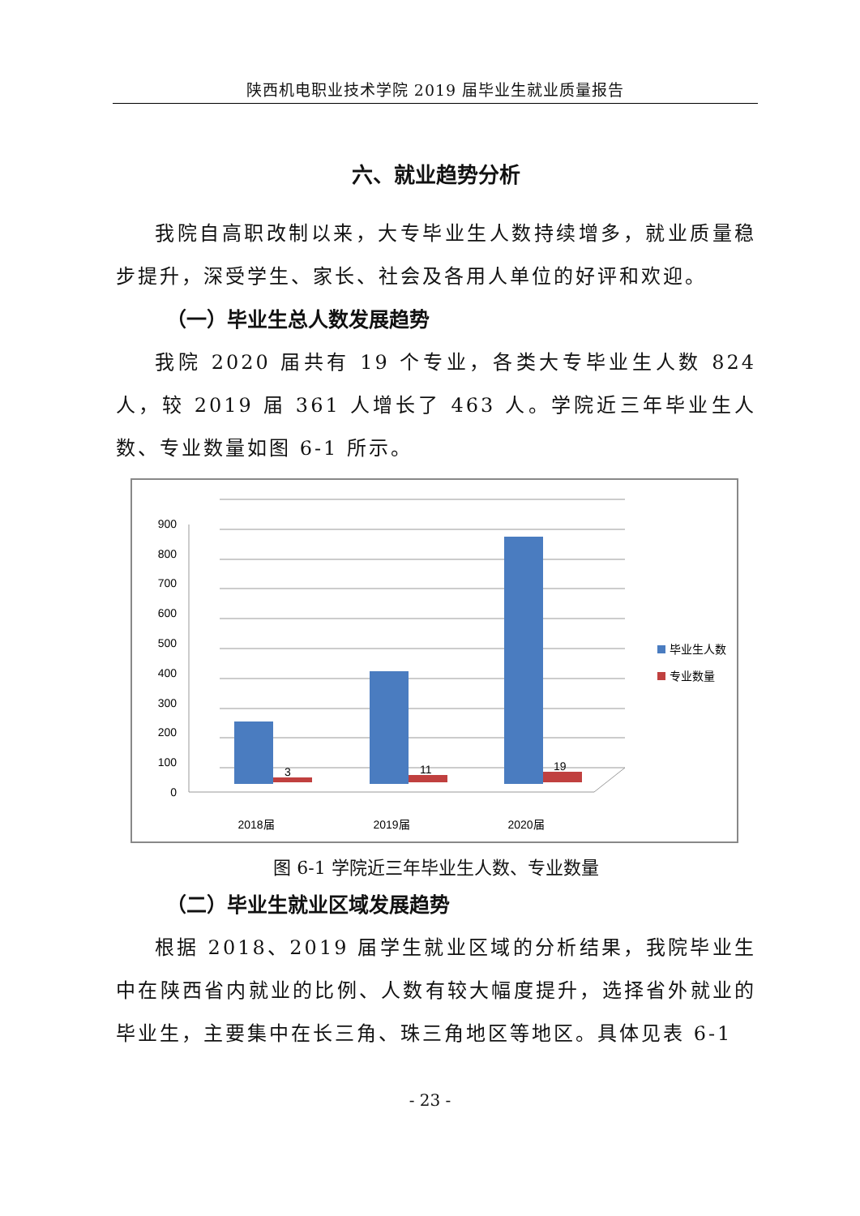陕西机电职业技术学院 2019 届毕业生就业质量报告
六、就业趋势分析
我院自高职改制以来，大专毕业生人数持续增多，就业质量稳步提升，深受学生、家长、社会及各用人单位的好评和欢迎。
（一）毕业生总人数发展趋势
我院 2020 届共有 19 个专业，各类大专毕业生人数 824 人，较 2019 届 361 人增长了 463 人。学院近三年毕业生人数、专业数量如图 6-1 所示。
0
100
200
300
400
500
600
700
800
900
2018届
2019届
2020届
3
11
19
毕业生人数
专业数量
图 6-1 学院近三年毕业生人数、专业数量
（二）毕业生就业区域发展趋势
根据 2018、2019 届学生就业区域的分析结果，我院毕业生中在陕西省内就业的比例、人数有较大幅度提升，选择省外就业的毕业生，主要集中在长三角、珠三角地区等地区。具体见表 6-1
- 23 -